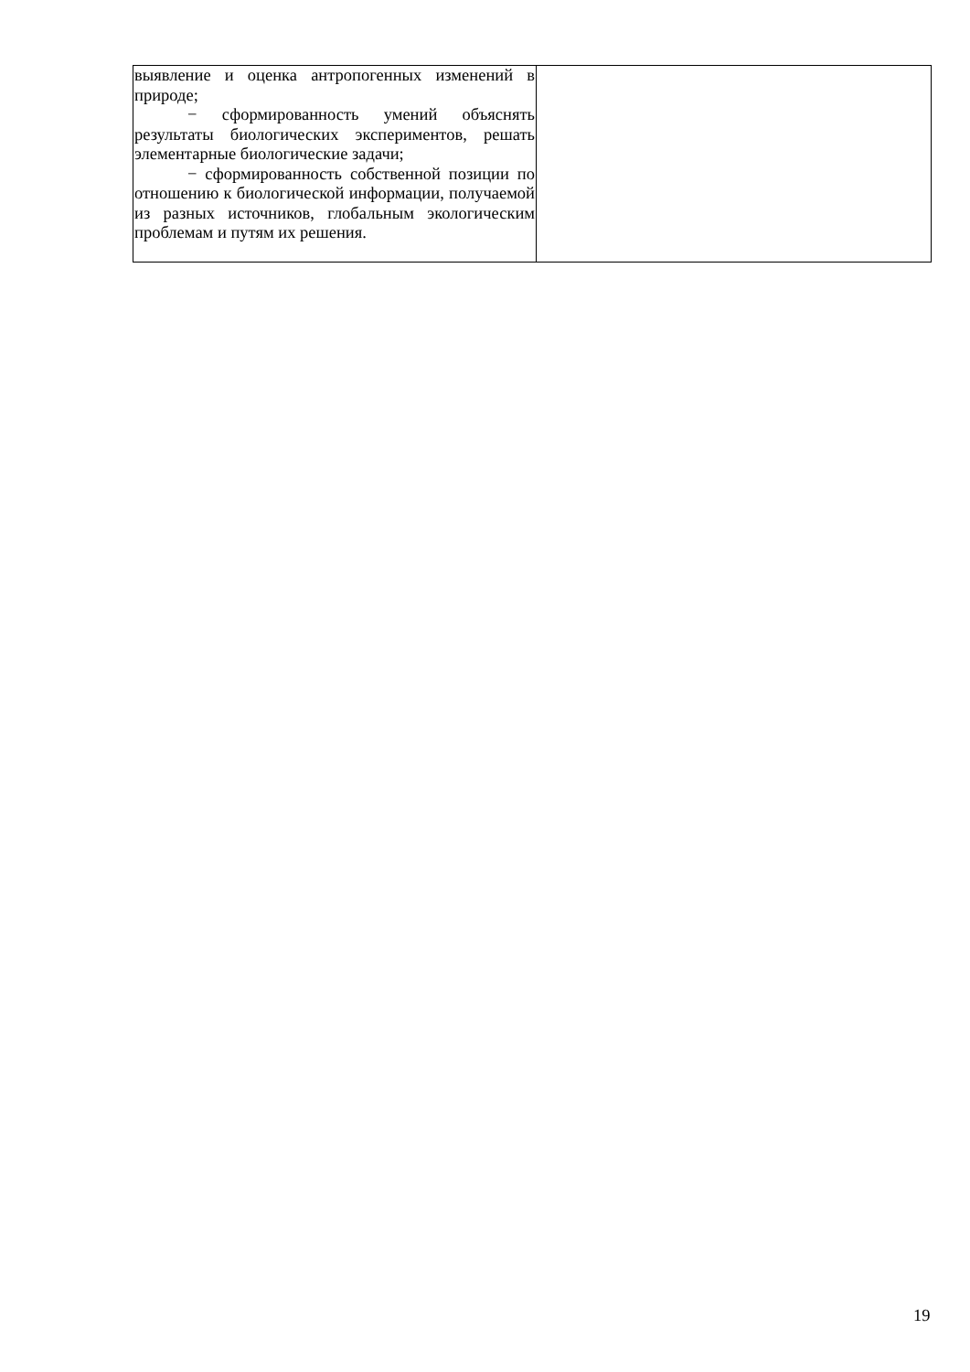| выявление и оценка антропогенных изменений в природе; − сформированность умений объяснять результаты биологических экспериментов, решать элементарные биологические задачи; − сформированность собственной позиции по отношению к биологической информации, получаемой из разных источников, глобальным экологическим проблемам и путям их решения. | |
19